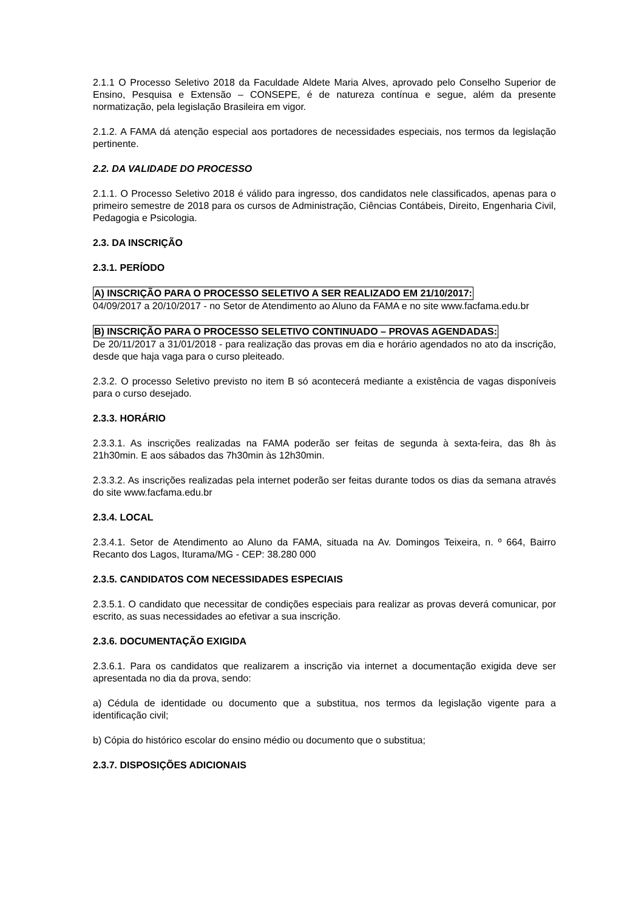2.1.1 O Processo Seletivo 2018 da Faculdade Aldete Maria Alves, aprovado pelo Conselho Superior de Ensino, Pesquisa e Extensão – CONSEPE, é de natureza contínua e segue, além da presente normatização, pela legislação Brasileira em vigor.
2.1.2. A FAMA dá atenção especial aos portadores de necessidades especiais, nos termos da legislação pertinente.
2.2. DA VALIDADE DO PROCESSO
2.1.1. O Processo Seletivo 2018 é válido para ingresso, dos candidatos nele classificados, apenas para o primeiro semestre de 2018 para os cursos de Administração, Ciências Contábeis, Direito, Engenharia Civil, Pedagogia e Psicologia.
2.3. DA INSCRIÇÃO
2.3.1. PERÍODO
A) INSCRIÇÃO PARA O PROCESSO SELETIVO A SER REALIZADO EM 21/10/2017:
04/09/2017 a 20/10/2017 - no Setor de Atendimento ao Aluno da FAMA e no site www.facfama.edu.br
B) INSCRIÇÃO PARA O PROCESSO SELETIVO CONTINUADO – PROVAS AGENDADAS:
De 20/11/2017 a 31/01/2018 - para realização das provas em dia e horário agendados no ato da inscrição, desde que haja vaga para o curso pleiteado.
2.3.2. O processo Seletivo previsto no item B só acontecerá mediante a existência de vagas disponíveis para o curso desejado.
2.3.3. HORÁRIO
2.3.3.1. As inscrições realizadas na FAMA poderão ser feitas de segunda à sexta-feira, das 8h às 21h30min. E aos sábados das 7h30min às 12h30min.
2.3.3.2. As inscrições realizadas pela internet poderão ser feitas durante todos os dias da semana através do site www.facfama.edu.br
2.3.4. LOCAL
2.3.4.1. Setor de Atendimento ao Aluno da FAMA, situada na Av. Domingos Teixeira, n. º 664, Bairro Recanto dos Lagos, Iturama/MG - CEP: 38.280 000
2.3.5. CANDIDATOS COM NECESSIDADES ESPECIAIS
2.3.5.1. O candidato que necessitar de condições especiais para realizar as provas deverá comunicar, por escrito, as suas necessidades ao efetivar a sua inscrição.
2.3.6. DOCUMENTAÇÃO EXIGIDA
2.3.6.1. Para os candidatos que realizarem a inscrição via internet a documentação exigida deve ser apresentada no dia da prova, sendo:
a) Cédula de identidade ou documento que a substitua, nos termos da legislação vigente para a identificação civil;
b) Cópia do histórico escolar do ensino médio ou documento que o substitua;
2.3.7. DISPOSIÇÕES ADICIONAIS